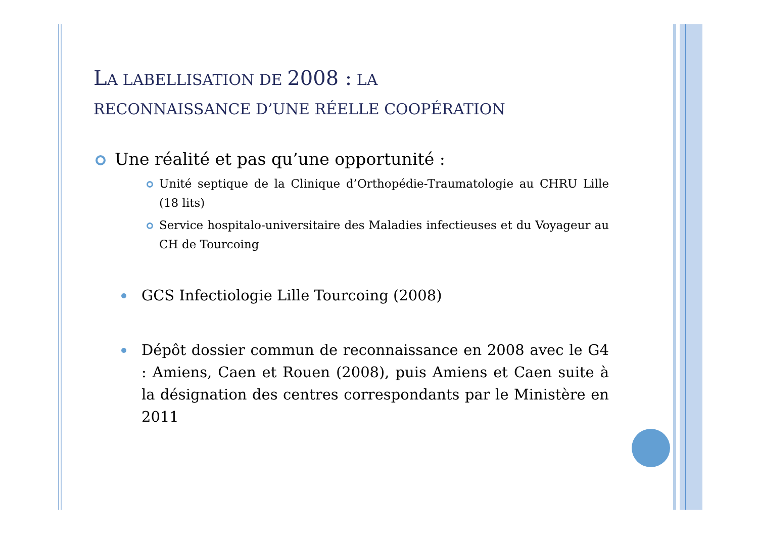LA LABELLISATION DE 2008 : LA
RECONNAISSANCE D’UNE RÉELLE COOPÉRATION
Une réalité et pas qu’une opportunité :
Unité septique de la Clinique d’Orthopédie-Traumatologie au CHRU Lille (18 lits)
Service hospitalo-universitaire des Maladies infectieuses et du Voyageur au CH de Tourcoing
GCS Infectiologie Lille Tourcoing (2008)
Dépôt dossier commun de reconnaissance en 2008 avec le G4 : Amiens, Caen et Rouen (2008), puis Amiens et Caen suite à la désignation des centres correspondants par le Ministère en 2011